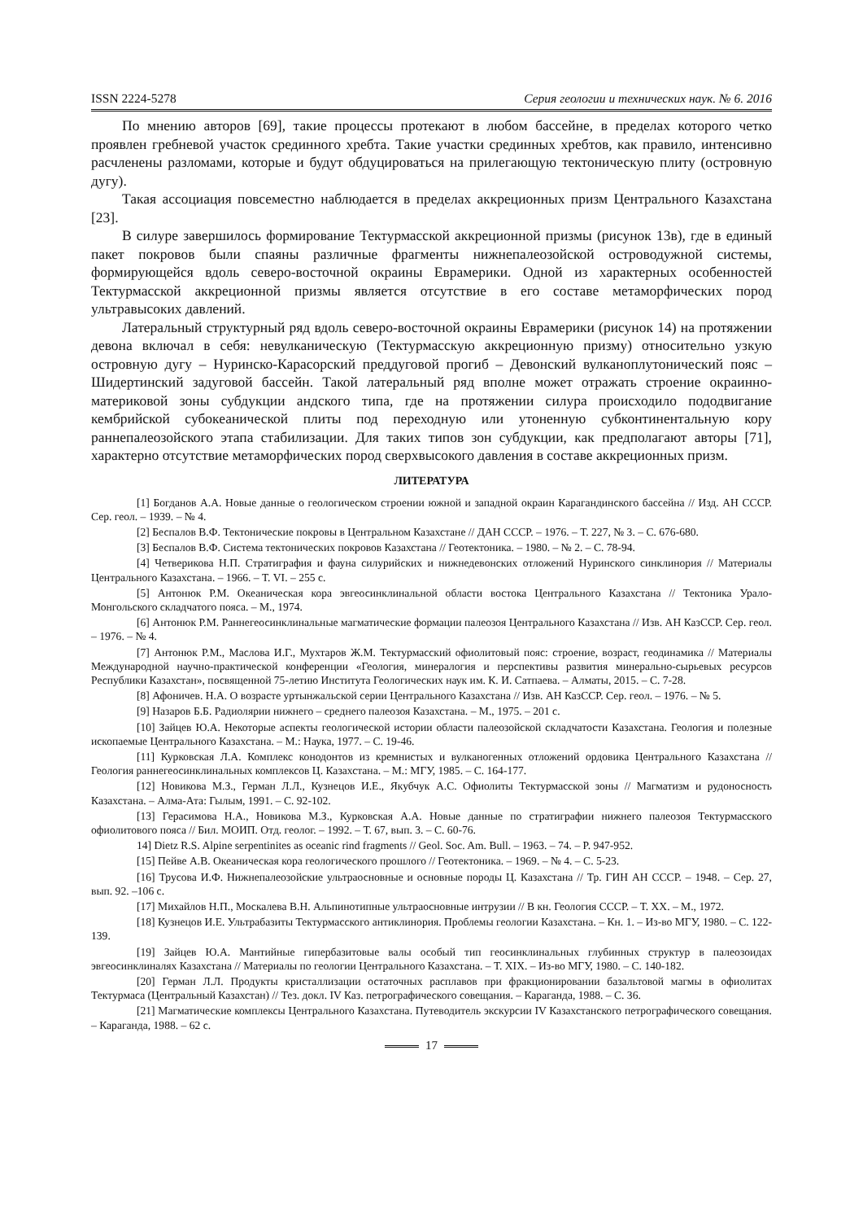ISSN 2224-5278 Серия геологии и технических наук. № 6. 2016
По мнению авторов [69], такие процессы протекают в любом бассейне, в пределах которого четко проявлен гребневой участок срединного хребта. Такие участки срединных хребтов, как правило, интенсивно расчленены разломами, которые и будут обдуцироваться на прилегающую тектоническую плиту (островную дугу).
Такая ассоциация повсеместно наблюдается в пределах аккреционных призм Центрального Казахстана [23].
В силуре завершилось формирование Тектурмасской аккреционной призмы (рисунок 13в), где в единый пакет покровов были спаяны различные фрагменты нижнепалеозойской островодужной системы, формирующейся вдоль северо-восточной окраины Еврамерики. Одной из характерных особенностей Тектурмасской аккреционной призмы является отсутствие в его составе метаморфических пород ультравысоких давлений.
Латеральный структурный ряд вдоль северо-восточной окраины Еврамерики (рисунок 14) на протяжении девона включал в себя: невулканическую (Тектурмасскую аккреционную призму) относительно узкую островную дугу – Нуринско-Карасорский преддуговой прогиб – Девонский вулканоплутонический пояс – Шидертинский задуговой бассейн. Такой латеральный ряд вполне может отражать строение окраинно-материковой зоны субдукции андского типа, где на протяжении силура происходило пододвигание кембрийской субокеанической плиты под переходную или утоненную субконтинентальную кору раннепалеозойского этапа стабилизации. Для таких типов зон субдукции, как предполагают авторы [71], характерно отсутствие метаморфических пород сверхвысокого давления в составе аккреционных призм.
ЛИТЕРАТУРА
[1] Богданов А.А. Новые данные о геологическом строении южной и западной окраин Карагандинского бассейна // Изд. АН СССР. Сер. геол. – 1939. – № 4.
[2] Беспалов В.Ф. Тектонические покровы в Центральном Казахстане // ДАН СССР. – 1976. – Т. 227, № 3. – С. 676-680.
[3] Беспалов В.Ф. Система тектонических покровов Казахстана // Геотектоника. – 1980. – № 2. – С. 78-94.
[4] Четверикова Н.П. Стратиграфия и фауна силурийских и нижнедевонских отложений Нуринского синклинория // Материалы Центрального Казахстана. – 1966. – Т. VI. – 255 с.
[5] Антонюк Р.М. Океаническая кора эвгеосинклинальной области востока Центрального Казахстана // Тектоника Урало-Монгольского складчатого пояса. – М., 1974.
[6] Антонюк Р.М. Раннегеосинклинальные магматические формации палеозоя Центрального Казахстана // Изв. АН КазССР. Сер. геол. – 1976. – № 4.
[7] Антонюк Р.М., Маслова И.Г., Мухтаров Ж.М. Тектурмасский офиолитовый пояс: строение, возраст, геодинамика // Материалы Международной научно-практической конференции «Геология, минералогия и перспективы развития минерально-сырьевых ресурсов Республики Казахстан», посвященной 75-летию Института Геологических наук им. К. И. Сатпаева. – Алматы, 2015. – С. 7-28.
[8] Афоничев. Н.А. О возрасте уртынжальской серии Центрального Казахстана // Изв. АН КазССР. Сер. геол. – 1976. – № 5.
[9] Назаров Б.Б. Радиолярии нижнего – среднего палеозоя Казахстана. – М., 1975. – 201 с.
[10] Зайцев Ю.А. Некоторые аспекты геологической истории области палеозойской складчатости Казахстана. Геология и полезные ископаемые Центрального Казахстана. – М.: Наука, 1977. – С. 19-46.
[11] Курковская Л.А. Комплекс конодонтов из кремнистых и вулканогенных отложений ордовика Центрального Казахстана // Геология раннегеосинклинальных комплексов Ц. Казахстана. – М.: МГУ, 1985. – С. 164-177.
[12] Новикова М.З., Герман Л.Л., Кузнецов И.Е., Якубчук А.С. Офиолиты Тектурмасской зоны // Магматизм и рудоносность Казахстана. – Алма-Ата: Гылым, 1991. – С. 92-102.
[13] Герасимова Н.А., Новикова М.З., Курковская А.А. Новые данные по стратиграфии нижнего палеозоя Тектурмасского офиолитового пояса // Бил. МОИП. Отд. геолог. – 1992. – Т. 67, вып. 3. – С. 60-76.
14] Dietz R.S. Alpine serpentinites as oceanic rind fragments // Geol. Soc. Am. Bull. – 1963. – 74. – P. 947-952.
[15] Пейве А.В. Океаническая кора геологического прошлого // Геотектоника. – 1969. – № 4. – С. 5-23.
[16] Трусова И.Ф. Нижнепалеозойские ультраосновные и основные породы Ц. Казахстана // Тр. ГИН АН СССР. – 1948. – Сер. 27, вып. 92. –106 с.
[17] Михайлов Н.П., Москалева В.Н. Альпинотипные ультраосновные интрузии // В кн. Геология СССР. – Т. XX. – М., 1972.
[18] Кузнецов И.Е. Ультрабазиты Тектурмасского антиклинория. Проблемы геологии Казахстана. – Кн. 1. – Из-во МГУ, 1980. – С. 122-139.
[19] Зайцев Ю.А. Мантийные гипербазитовые валы особый тип геосинклинальных глубинных структур в палеозоидах эвгеосинклиналях Казахстана // Материалы по геологии Центрального Казахстана. – Т. XIX. – Из-во МГУ, 1980. – С. 140-182.
[20] Герман Л.Л. Продукты кристаллизации остаточных расплавов при фракционировании базальтовой магмы в офиолитах Тектурмаса (Центральный Казахстан) // Тез. докл. IV Каз. петрографического совещания. – Караганда, 1988. – С. 36.
[21] Магматические комплексы Центрального Казахстана. Путеводитель экскурсии IV Казахстанского петрографического совещания. – Караганда, 1988. – 62 с.
17